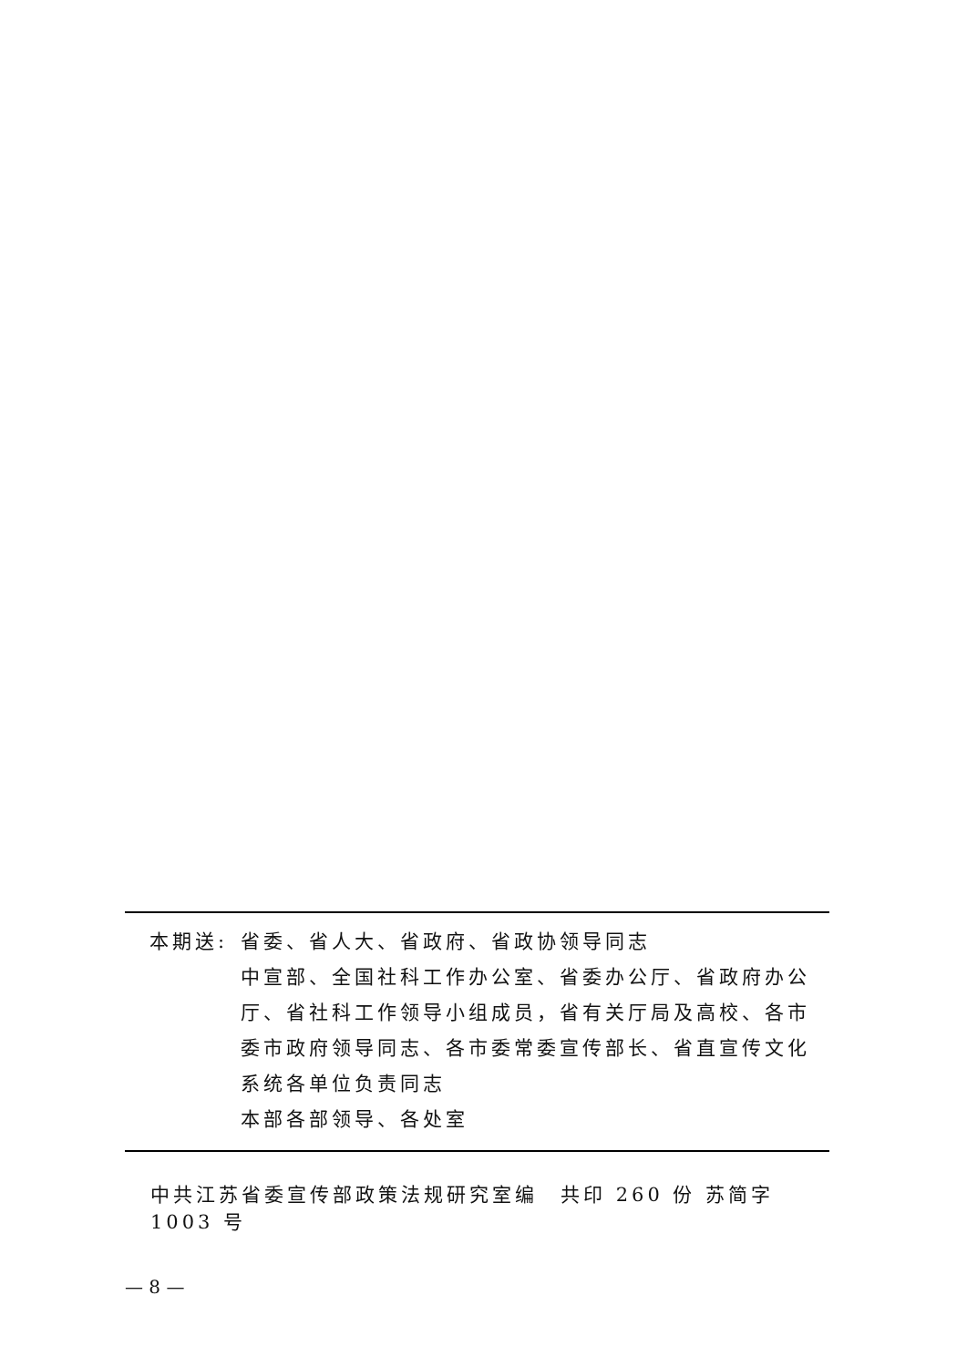本期送: 省委、省人大、省政府、省政协领导同志
中宣部、全国社科工作办公室、省委办公厅、省政府办公厅、省社科工作领导小组成员，省有关厅局及高校、各市委市政府领导同志、各市委常委宣传部长、省直宣传文化系统各单位负责同志
本部各部领导、各处室
中共江苏省委宣传部政策法规研究室编　共印 260 份 苏简字 1003 号
— 8 —